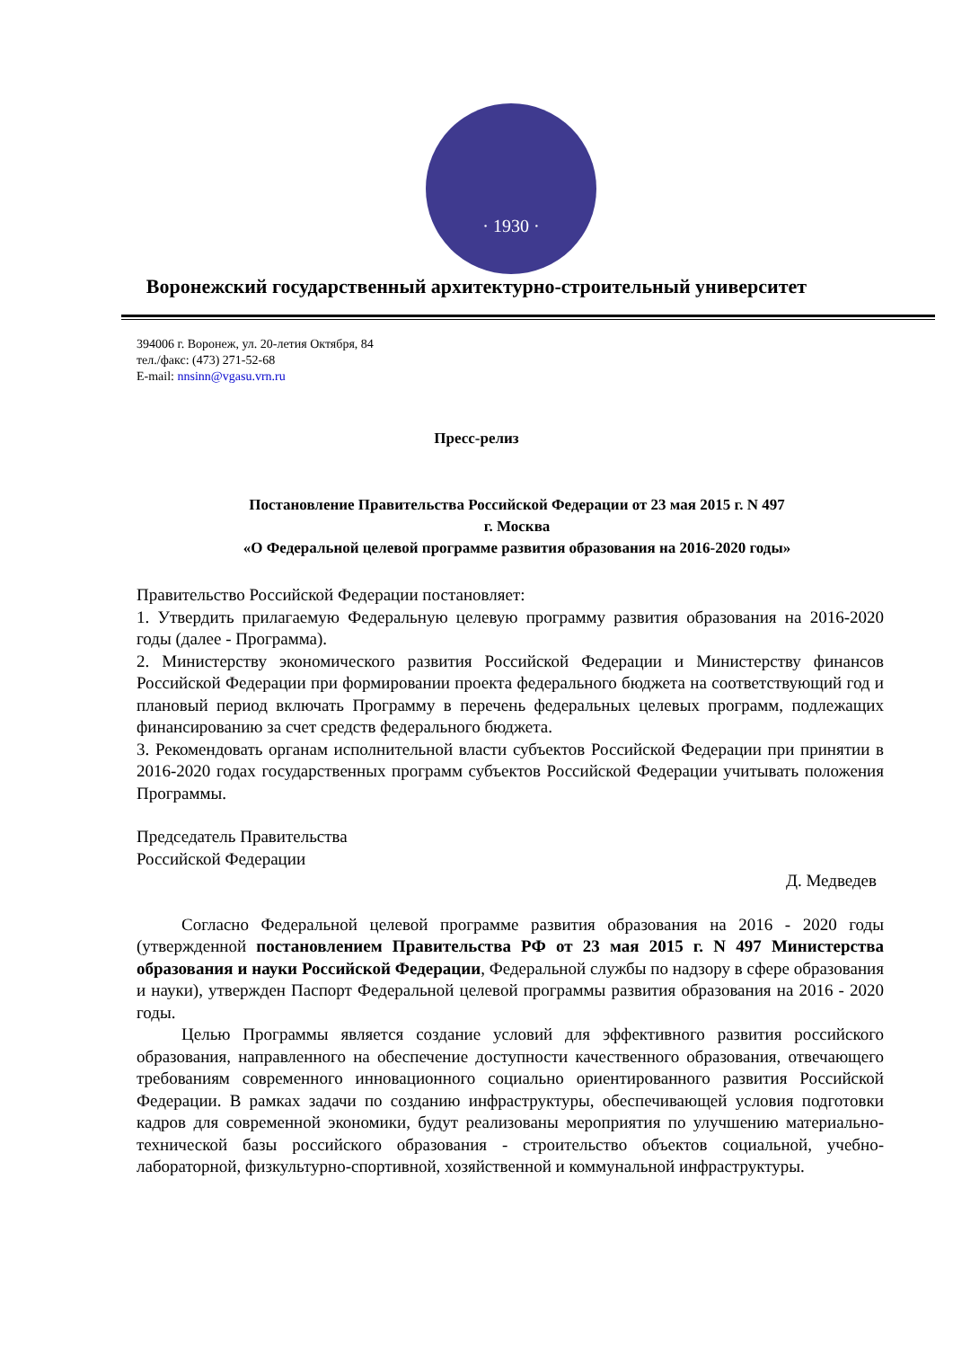· 1930 ·
Воронежский государственный архитектурно-строительный университет
394006 г. Воронеж, ул. 20-летия Октября, 84
тел./факс: (473) 271-52-68
E-mail: nnsinn@vgasu.vrn.ru
Пресс-релиз
Постановление Правительства Российской Федерации от 23 мая 2015 г. N 497
г. Москва
«О Федеральной целевой программе развития образования на 2016-2020 годы»
Правительство Российской Федерации постановляет:
1. Утвердить прилагаемую Федеральную целевую программу развития образования на 2016-2020 годы (далее - Программа).
2. Министерству экономического развития Российской Федерации и Министерству финансов Российской Федерации при формировании проекта федерального бюджета на соответствующий год и плановый период включать Программу в перечень федеральных целевых программ, подлежащих финансированию за счет средств федерального бюджета.
3. Рекомендовать органам исполнительной власти субъектов Российской Федерации при принятии в 2016-2020 годах государственных программ субъектов Российской Федерации учитывать положения Программы.
Председатель Правительства
Российской Федерации
Д. Медведев
Согласно Федеральной целевой программе развития образования на 2016 - 2020 годы (утвержденной постановлением Правительства РФ от 23 мая 2015 г. N 497 Министерства образования и науки Российской Федерации, Федеральной службы по надзору в сфере образования и науки), утвержден Паспорт Федеральной целевой программы развития образования на 2016 - 2020 годы.
Целью Программы является создание условий для эффективного развития российского образования, направленного на обеспечение доступности качественного образования, отвечающего требованиям современного инновационного социально ориентированного развития Российской Федерации. В рамках задачи по созданию инфраструктуры, обеспечивающей условия подготовки кадров для современной экономики, будут реализованы мероприятия по улучшению материально-технической базы российского образования - строительство объектов социальной, учебно-лабораторной, физкультурно-спортивной, хозяйственной и коммунальной инфраструктуры.